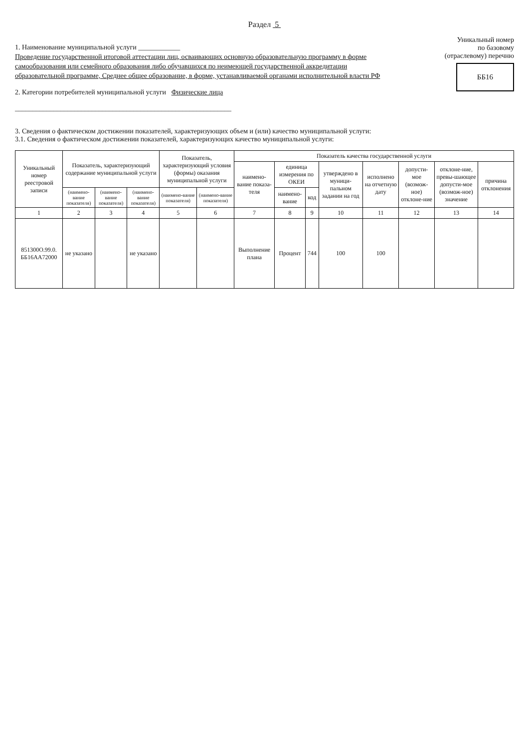Раздел 5
1. Наименование муниципальной услуги ____________
Проведение государственной итоговой аттестации лиц, осваивающих основную образовательную программу в форме самообразования или семейного образования либо обучавшихся по неимеющей государственной аккредитации образовательной программе, Среднее общее образование, в форме, устанавливаемой органами исполнительной власти РФ
2. Категории потребителей муниципальной услуги Физические лица
______________________________________________________________
Уникальный номер
по базовому
(отраслевому) перечню
ББ16
3. Сведения о фактическом достижении показателей, характеризующих объем и (или) качество муниципальной услуги:
3.1. Сведения о фактическом достижении показателей, характеризующих качество муниципальной услуги:
| Уникальный номер реестровой записи | Показатель, характеризующий содержание муниципальной услуги | | | Показатель, характеризующий условия (формы) оказания муниципальной услуги | | Показатель качества государственной услуги | | | | | | | |
| --- | --- | --- | --- | --- | --- | --- | --- | --- | --- | --- | --- | --- | --- |
| | | | | | | наимено-вание показа-теля | единица измерения по ОКЕИ | | утверждено в муници-пальном задании на год | исполнено на отчетную дату | допусти-мое (возмож-ное) отклоне-ние | отклоне-ние, превы-шающее допусти-мое (возмож-ное) значение | причина отклонения |
| | (наимено-вание показателя) | (наимено-вание показателя) | (наимено-вание показателя) | (наимено-вание показателя) | (наимено-вание показателя) | | наимено-вание | код | | | | | |
| 1 | 2 | 3 | 4 | 5 | 6 | 7 | 8 | 9 | 10 | 11 | 12 | 13 | 14 |
| 851300О.99.0. ББ16АА72000 | не указано | | не указано | | | Выполнение плана | Процент | 744 | 100 | 100 | | | |